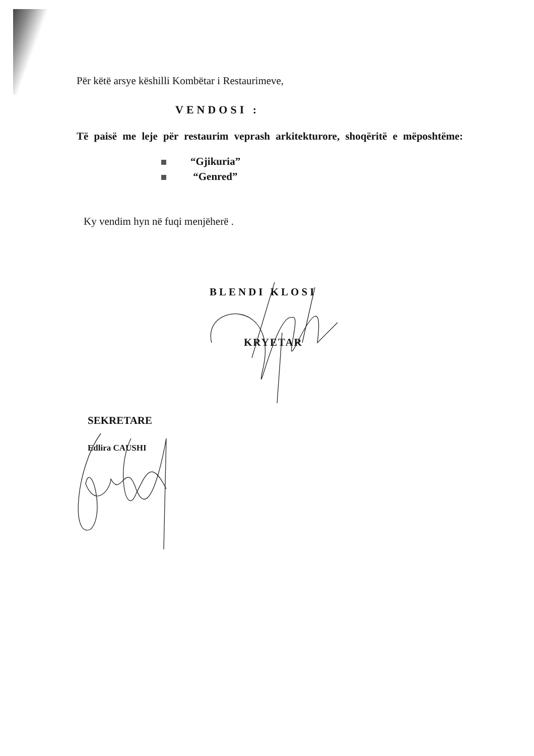Për këtë arsye këshilli Kombëtar i Restaurimeve,
VENDOSI :
Të paisë me leje për restaurim veprash arkitekturore, shoqëritë e mëposhtëme:
“Gjikuria”
“Genred”
Ky vendim hyn në fuqi menjëherë .
BLENDI KLOSI
KRYETAR
SEKRETARE
Edlira CAUSHI